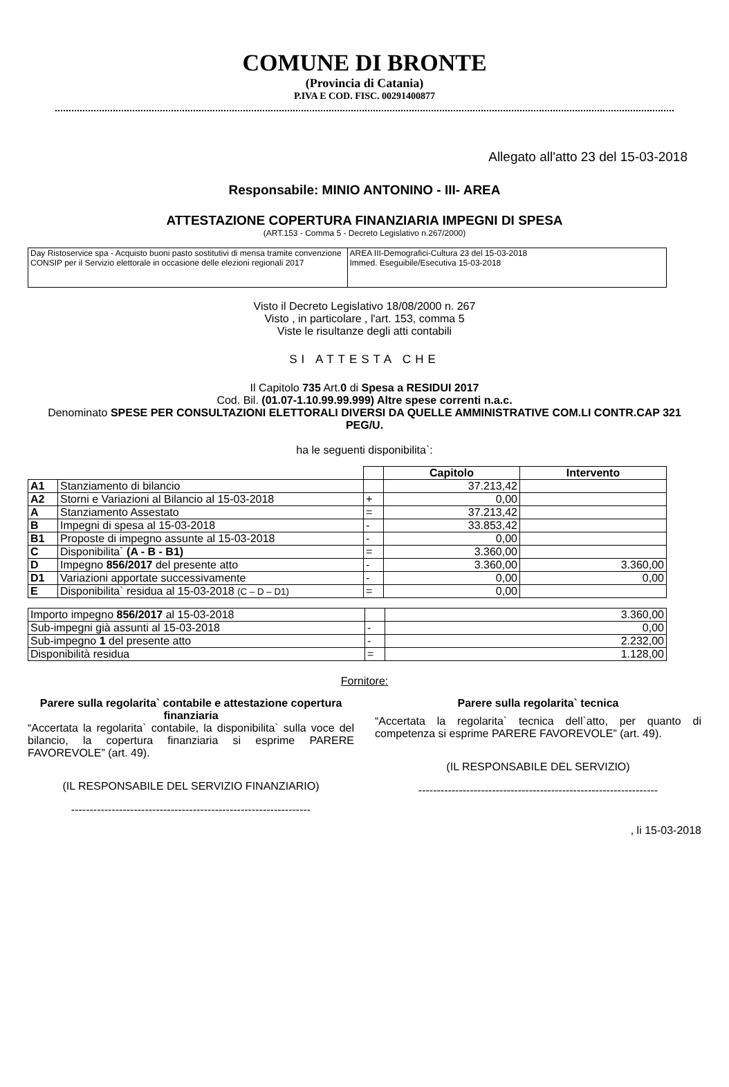COMUNE DI BRONTE
(Provincia di Catania)
P.IVA E COD. FISC. 00291400877
Allegato all'atto 23 del 15-03-2018
Responsabile: MINIO ANTONINO - III- AREA
ATTESTAZIONE COPERTURA FINANZIARIA IMPEGNI DI SPESA
(ART.153 - Comma 5 - Decreto Legislativo n.267/2000)
| Day Ristoservice spa - Acquisto buoni pasto sostitutivi di mensa tramite convenzione CONSIP per il Servizio elettorale in occasione delle elezioni regionali 2017 | AREA III-Demografici-Cultura 23 del 15-03-2018 Immed. Eseguibile/Esecutiva 15-03-2018 |
Visto il Decreto Legislativo 18/08/2000 n. 267
Visto , in particolare , l'art. 153, comma 5
Viste le risultanze degli atti contabili
SI ATTESTA CHE
Il Capitolo 735 Art.0 di Spesa a RESIDUI 2017
Cod. Bil. (01.07-1.10.99.99.999) Altre spese correnti n.a.c.
Denominato SPESE PER CONSULTAZIONI ELETTORALI DIVERSI DA QUELLE AMMINISTRATIVE COM.LI CONTR.CAP 321 PEG/U.
ha le seguenti disponibilita`:
| | | | Capitolo | Intervento |
| --- | --- | --- | --- | --- |
| A1 | Stanziamento di bilancio | | 37.213,42 | |
| A2 | Storni e Variazioni al Bilancio al 15-03-2018 | + | 0,00 | |
| A | Stanziamento Assestato | = | 37.213,42 | |
| B | Impegni di spesa al 15-03-2018 | - | 33.853,42 | |
| B1 | Proposte di impegno assunte al 15-03-2018 | - | 0,00 | |
| C | Disponibilita` (A - B - B1) | = | 3.360,00 | |
| D | Impegno 856/2017 del presente atto | - | 3.360,00 | 3.360,00 |
| D1 | Variazioni apportate successivamente | - | 0,00 | 0,00 |
| E | Disponibilita` residua al 15-03-2018 (C – D – D1) | = | 0,00 | |
| Importo impegno 856/2017 al 15-03-2018 | | 3.360,00 |
| Sub-impegni già assunti al 15-03-2018 | - | 0,00 |
| Sub-impegno 1 del presente atto | - | 2.232,00 |
| Disponibilità residua | = | 1.128,00 |
Fornitore:
Parere sulla regolarita` contabile e attestazione copertura finanziaria
“Accertata la regolarita` contabile, la disponibilita` sulla voce del bilancio, la copertura finanziaria si esprime PARERE FAVOREVOLE” (art. 49).
(IL RESPONSABILE DEL SERVIZIO FINANZIARIO)
-----------------------------------------------------------------
Parere sulla regolarita` tecnica
“Accertata la regolarita` tecnica dell`atto, per quanto di competenza si esprime PARERE FAVOREVOLE” (art. 49).
(IL RESPONSABILE DEL SERVIZIO)
-----------------------------------------------------------------
, li 15-03-2018